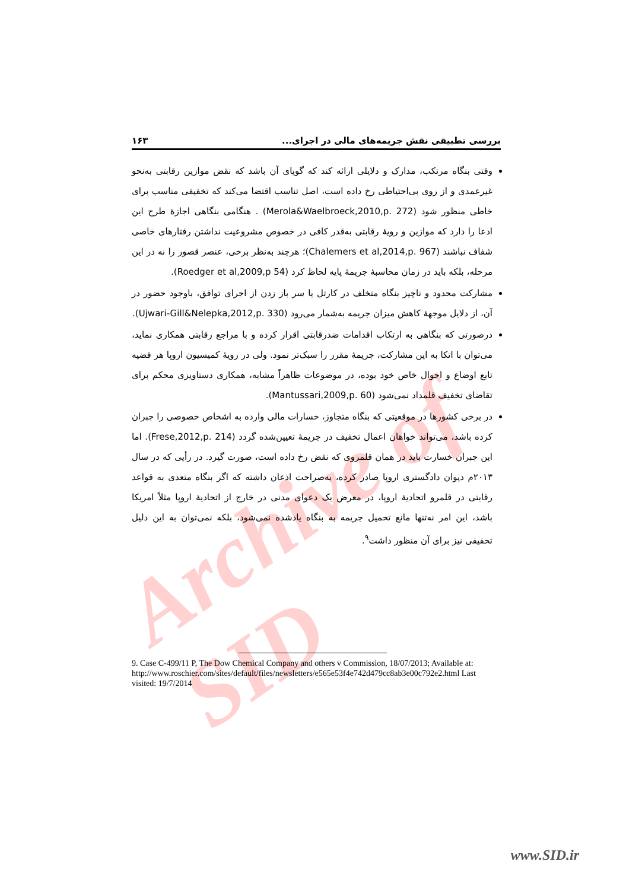Archive of SID
بررسی تطبیقی نقش جریمه‌های مالی در اجرای... ۱۶۳
وقتی بنگاه مرتکب، مدارک و دلایلی ارائه کند که گویای آن باشد که نقض موازین رقابتی به‌نحو غیرعمدی و از روی بی‌احتیاطی رخ داده است، اصل تناسب اقتضا می‌کند که تخفیفی مناسب برای خاطی منظور شود (Merola&Waelbroeck,2010,p. 272) . هنگامی بنگاهی اجازهٔ طرح این ادعا را دارد که موازین و رویهٔ رقابتی به‌قدر کافی در خصوص مشروعیت نداشتن رفتارهای خاصی شفاف نباشند (Chalemers et al,2014,p. 967)؛ هرچند به‌نظر برخی، عنصر قصور را نه در این مرحله، بلکه باید در زمان محاسبهٔ جریمهٔ پایه لحاظ کرد (Roedger et al,2009,p 54).
مشارکت محدود و ناچیز بنگاه متخلف در کارتل یا سر باز زدن از اجرای توافق، باوجود حضور در آن، از دلایل موجههٔ کاهش میزان جریمه به‌شمار می‌رود (Ujwari-Gill&Nelepka,2012,p. 330).
درصورتی که بنگاهی به ارتکاب اقدامات ضدرقابتی اقرار کرده و با مراجع رقابتی همکاری نماید، می‌توان با اتکا به این مشارکت، جریمهٔ مقرر را سبک‌تر نمود. ولی در رویهٔ کمیسیون اروپا هر قضیه تابع اوضاع و احوال خاص خود بوده، در موضوعات ظاهراً مشابه، همکاری دستاویزی محکم برای تقاضای تخفیف قلمداد نمی‌شود (Mantussari,2009,p. 60).
در برخی کشورها در موقعیتی که بنگاه متجاوز، خسارات مالی وارده به اشخاص خصوصی را جبران کرده باشد، می‌تواند خواهان اعمال تخفیف در جریمهٔ تعیین‌شده گردد (Frese,2012,p. 214). اما این جبران خسارت باید در همان قلمروی که نقض رخ داده است، صورت گیرد. در رأیی که در سال ۲۰۱۳م دیوان دادگستری اروپا صادر کرده، به‌صراحت اذعان داشته که اگر بنگاه متعدی به قواعد رقابتی در قلمرو اتحادیهٔ اروپا، در معرض یک دعوای مدنی در خارج از اتحادیهٔ اروپا مثلاً امریکا باشد، این امر نه‌تنها مانع تحمیل جریمه به بنگاه یادشده نمی‌شود، بلکه نمی‌توان به این دلیل تخفیفی نیز برای آن منظور داشت<sup>۹</sup>.
9. Case C-499/11 P, The Dow Chemical Company and others v Commission, 18/07/2013; Available at: http://www.roschier.com/sites/default/files/newsletters/e565e53f4e742d479cc8ab3e00c792e2.html Last visited: 19/7/2014
www.SID.ir